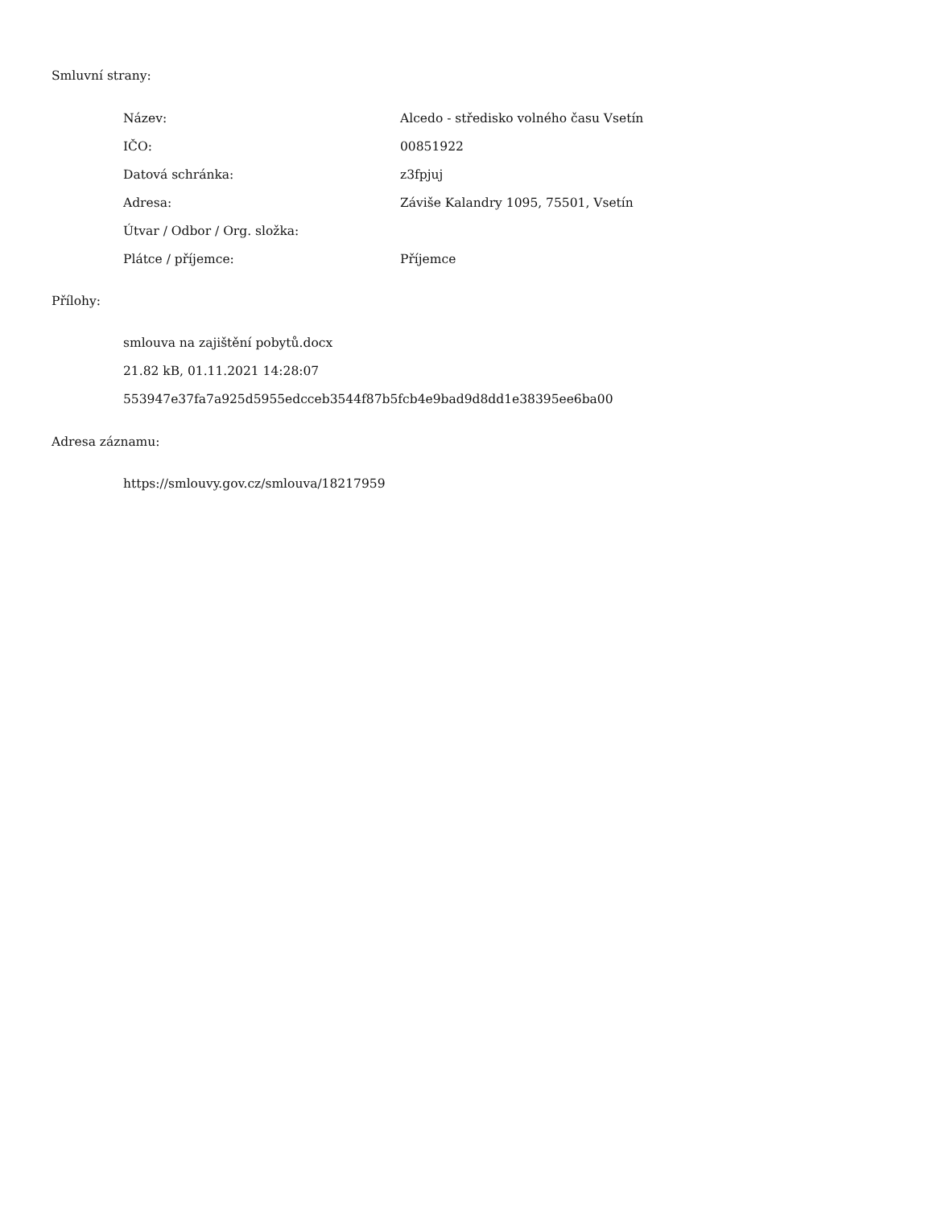Smluvní strany:
| Název: | Alcedo - středisko volného času Vsetín |
| IČO: | 00851922 |
| Datová schránka: | z3fpjuj |
| Adresa: | Záviše Kalandry 1095, 75501, Vsetín |
| Útvar / Odbor / Org. složka: | |
| Plátce / příjemce: | Příjemce |
Přílohy:
smlouva na zajištění pobytů.docx
21.82 kB, 01.11.2021 14:28:07
553947e37fa7a925d5955edcceb3544f87b5fcb4e9bad9d8dd1e38395ee6ba00
Adresa záznamu:
https://smlouvy.gov.cz/smlouva/18217959